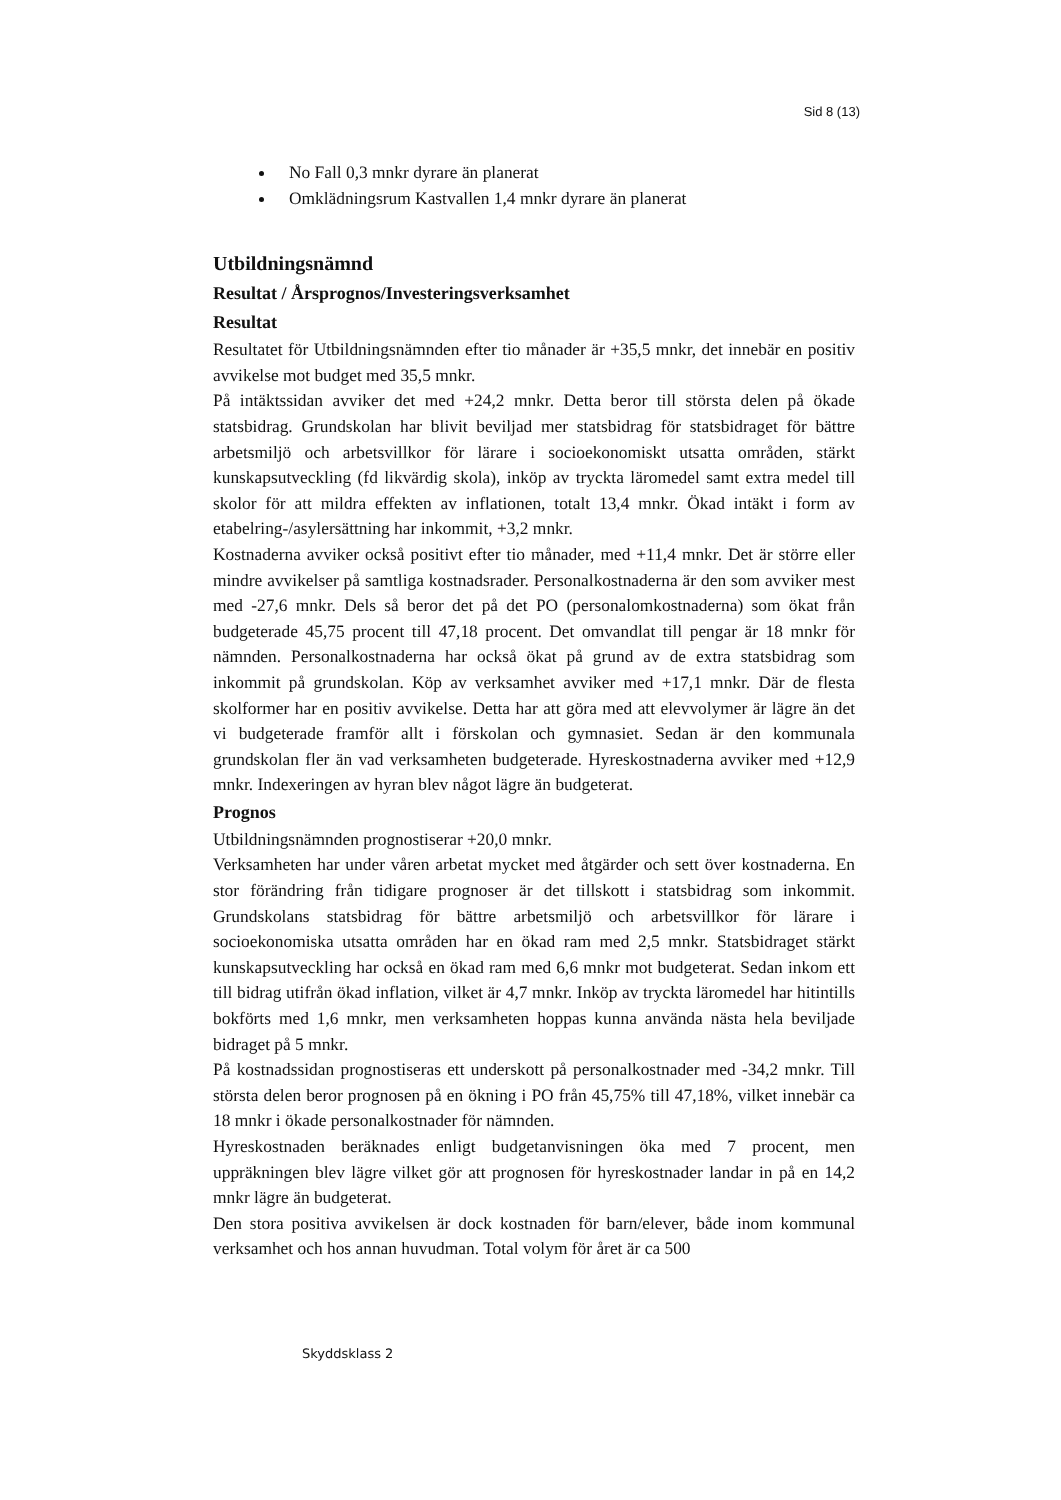Sid 8 (13)
No Fall 0,3 mnkr dyrare än planerat
Omklädningsrum Kastvallen 1,4 mnkr dyrare än planerat
Utbildningsnämnd
Resultat / Årsprognos/Investeringsverksamhet
Resultat
Resultatet för Utbildningsnämnden efter tio månader är +35,5 mnkr, det innebär en positiv avvikelse mot budget med 35,5 mnkr.
På intäktssidan avviker det med +24,2 mnkr. Detta beror till största delen på ökade statsbidrag. Grundskolan har blivit beviljad mer statsbidrag för statsbidraget för bättre arbetsmiljö och arbetsvillkor för lärare i socioekonomiskt utsatta områden, stärkt kunskapsutveckling (fd likvärdig skola), inköp av tryckta läromedel samt extra medel till skolor för att mildra effekten av inflationen, totalt 13,4 mnkr. Ökad intäkt i form av etabelring-/asylersättning har inkommit, +3,2 mnkr.
Kostnaderna avviker också positivt efter tio månader, med +11,4 mnkr. Det är större eller mindre avvikelser på samtliga kostnadsrader. Personalkostnaderna är den som avviker mest med -27,6 mnkr. Dels så beror det på det PO (personalomkostnaderna) som ökat från budgeterade 45,75 procent till 47,18 procent. Det omvandlat till pengar är 18 mnkr för nämnden. Personalkostnaderna har också ökat på grund av de extra statsbidrag som inkommit på grundskolan. Köp av verksamhet avviker med +17,1 mnkr. Där de flesta skolformer har en positiv avvikelse. Detta har att göra med att elevvolymer är lägre än det vi budgeterade framför allt i förskolan och gymnasiet. Sedan är den kommunala grundskolan fler än vad verksamheten budgeterade. Hyreskostnaderna avviker med +12,9 mnkr. Indexeringen av hyran blev något lägre än budgeterat.
Prognos
Utbildningsnämnden prognostiserar +20,0 mnkr.
Verksamheten har under våren arbetat mycket med åtgärder och sett över kostnaderna. En stor förändring från tidigare prognoser är det tillskott i statsbidrag som inkommit. Grundskolans statsbidrag för bättre arbetsmiljö och arbetsvillkor för lärare i socioekonomiska utsatta områden har en ökad ram med 2,5 mnkr. Statsbidraget stärkt kunskapsutveckling har också en ökad ram med 6,6 mnkr mot budgeterat. Sedan inkom ett till bidrag utifrån ökad inflation, vilket är 4,7 mnkr. Inköp av tryckta läromedel har hitintills bokförts med 1,6 mnkr, men verksamheten hoppas kunna använda nästa hela beviljade bidraget på 5 mnkr.
På kostnadssidan prognostiseras ett underskott på personalkostnader med -34,2 mnkr. Till största delen beror prognosen på en ökning i PO från 45,75% till 47,18%, vilket innebär ca 18 mnkr i ökade personalkostnader för nämnden.
Hyreskostnaden beräknades enligt budgetanvisningen öka med 7 procent, men uppräkningen blev lägre vilket gör att prognosen för hyreskostnader landar in på en 14,2 mnkr lägre än budgeterat.
Den stora positiva avvikelsen är dock kostnaden för barn/elever, både inom kommunal verksamhet och hos annan huvudman. Total volym för året är ca 500
Skyddsklass 2